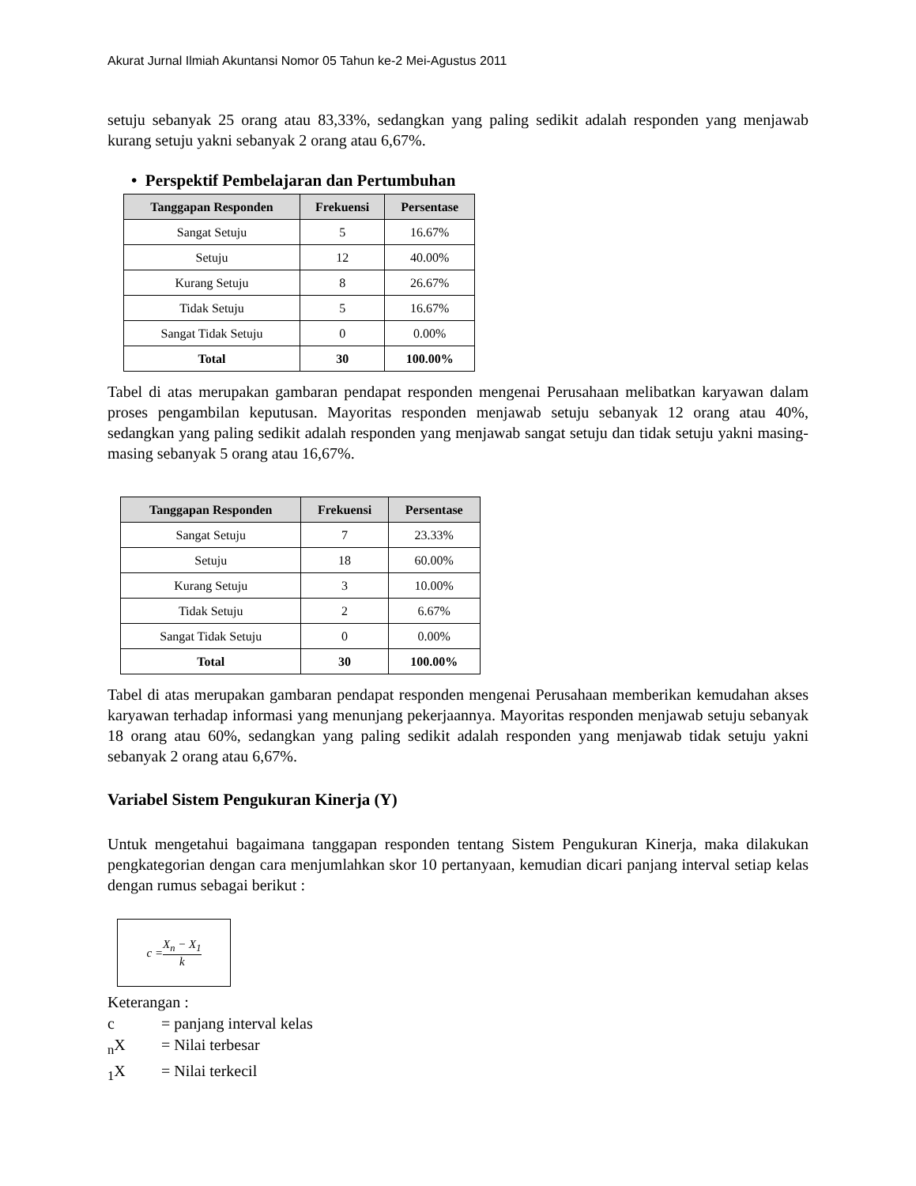Akurat Jurnal Ilmiah Akuntansi Nomor 05 Tahun ke-2 Mei-Agustus 2011
setuju sebanyak 25 orang atau 83,33%, sedangkan yang paling sedikit adalah responden yang menjawab kurang setuju yakni sebanyak 2 orang atau 6,67%.
• Perspektif Pembelajaran dan Pertumbuhan
| Tanggapan Responden | Frekuensi | Persentase |
| --- | --- | --- |
| Sangat Setuju | 5 | 16.67% |
| Setuju | 12 | 40.00% |
| Kurang Setuju | 8 | 26.67% |
| Tidak Setuju | 5 | 16.67% |
| Sangat Tidak Setuju | 0 | 0.00% |
| Total | 30 | 100.00% |
Tabel di atas merupakan gambaran pendapat responden mengenai Perusahaan melibatkan karyawan dalam proses pengambilan keputusan. Mayoritas responden menjawab setuju sebanyak 12 orang atau 40%, sedangkan yang paling sedikit adalah responden yang menjawab sangat setuju dan tidak setuju yakni masing-masing sebanyak 5 orang atau 16,67%.
| Tanggapan Responden | Frekuensi | Persentase |
| --- | --- | --- |
| Sangat Setuju | 7 | 23.33% |
| Setuju | 18 | 60.00% |
| Kurang Setuju | 3 | 10.00% |
| Tidak Setuju | 2 | 6.67% |
| Sangat Tidak Setuju | 0 | 0.00% |
| Total | 30 | 100.00% |
Tabel di atas merupakan gambaran pendapat responden mengenai Perusahaan memberikan kemudahan akses karyawan terhadap informasi yang menunjang pekerjaannya. Mayoritas responden menjawab setuju sebanyak 18 orang atau 60%, sedangkan yang paling sedikit adalah responden yang menjawab tidak setuju yakni sebanyak 2 orang atau 6,67%.
Variabel Sistem Pengukuran Kinerja (Y)
Untuk mengetahui bagaimana tanggapan responden tentang Sistem Pengukuran Kinerja, maka dilakukan pengkategorian dengan cara menjumlahkan skor 10 pertanyaan, kemudian dicari panjang interval setiap kelas dengan rumus sebagai berikut :
c = X<sub>n</sub> − X<sub>1</sub> k
Keterangan :
c = panjang interval kelas
<sub>n</sub>X = Nilai terbesar
<sub>1</sub>X = Nilai terkecil